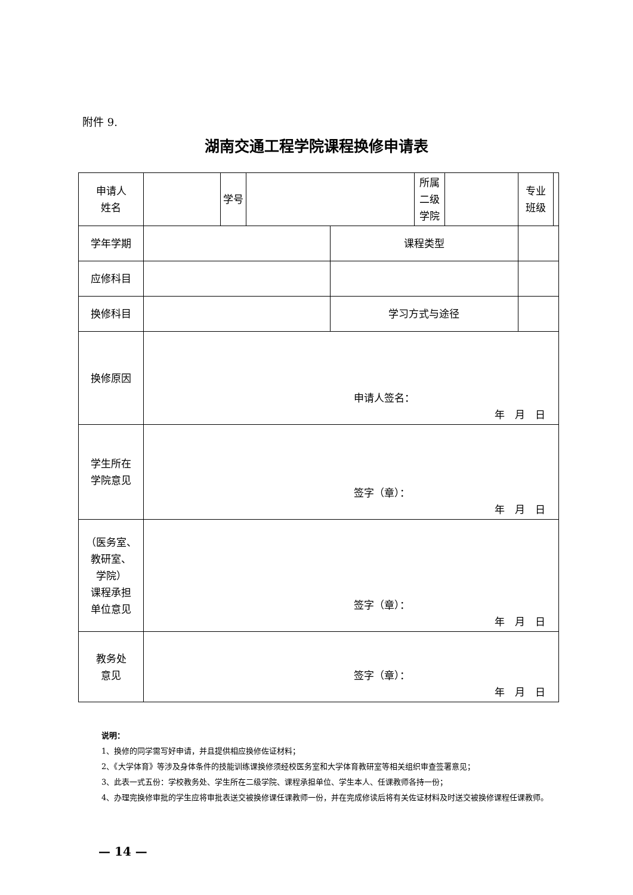附件 9.
湖南交通工程学院课程换修申请表
| 申请人 姓名 | | 学号 | | | 所属 二级 学院 | | 专业 班级 | |
| 学年学期 | | | | 课程类型 | | | | |
| 应修科目 | | | | | | | | |
| 换修科目 | | | | 学习方式与途径 | | | | |
| 换修原因 | 申请人签名： 年 月 日 | | | | | | | |
| 学生所在 学院意见 | 签字（章）： 年 月 日 | | | | | | | |
| （医务室、 教研室、 学院） 课程承担 单位意见 | 签字（章）： 年 月 日 | | | | | | | |
| 教务处 意见 | 签字（章）： 年 月 日 | | | | | | | |
说明：
1、换修的同学需写好申请，并且提供相应换修佐证材料；
2、《大学体育》等涉及身体条件的技能训练课换修须经校医务室和大学体育教研室等相关组织审查签署意见；
3、此表一式五份：学校教务处、学生所在二级学院、课程承担单位、学生本人、任课教师各持一份；
4、办理完换修审批的学生应将审批表送交被换修课任课教师一份，并在完成修读后将有关佐证材料及时送交被换修课程任课教师。
— 14 —